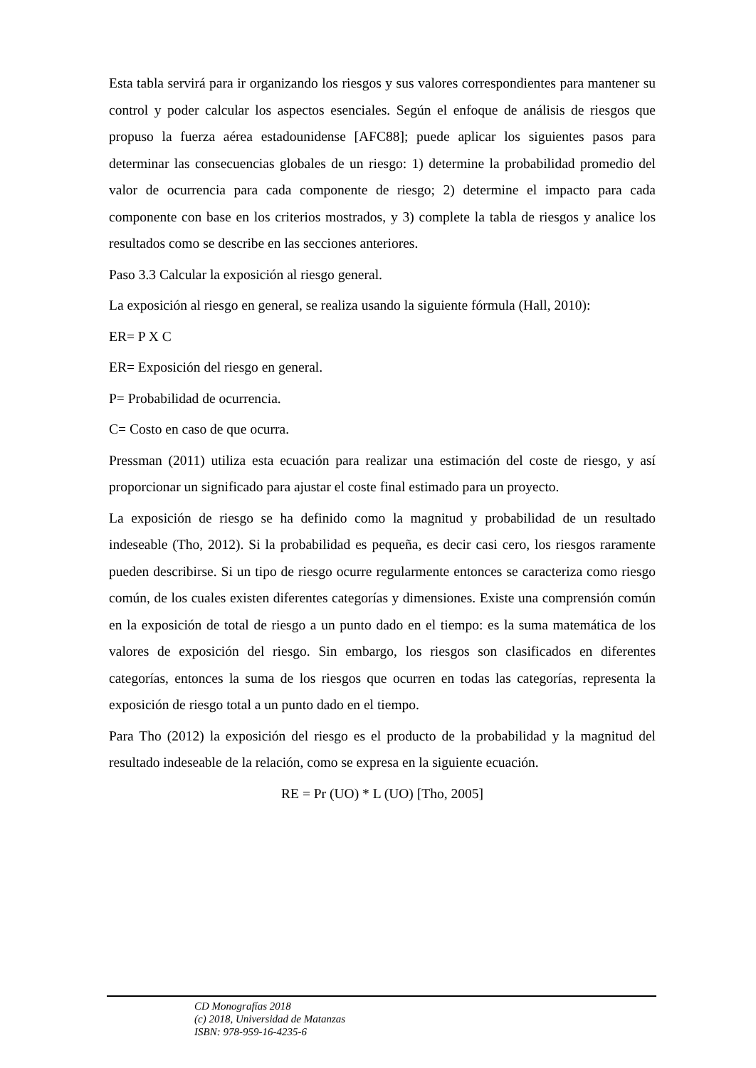Esta tabla servirá para ir organizando los riesgos y sus valores correspondientes para mantener su control y poder calcular los aspectos esenciales. Según el enfoque de análisis de riesgos que propuso la fuerza aérea estadounidense [AFC88]; puede aplicar los siguientes pasos para determinar las consecuencias globales de un riesgo: 1) determine la probabilidad promedio del valor de ocurrencia para cada componente de riesgo; 2) determine el impacto para cada componente con base en los criterios mostrados, y 3) complete la tabla de riesgos y analice los resultados como se describe en las secciones anteriores.
Paso 3.3 Calcular la exposición al riesgo general.
La exposición al riesgo en general, se realiza usando la siguiente fórmula (Hall, 2010):
ER= P X C
ER= Exposición del riesgo en general.
P= Probabilidad de ocurrencia.
C= Costo en caso de que ocurra.
Pressman (2011) utiliza esta ecuación para realizar una estimación del coste de riesgo, y así proporcionar un significado para ajustar el coste final estimado para un proyecto.
La exposición de riesgo se ha definido como la magnitud y probabilidad de un resultado indeseable (Tho, 2012). Si la probabilidad es pequeña, es decir casi cero, los riesgos raramente pueden describirse. Si un tipo de riesgo ocurre regularmente entonces se caracteriza como riesgo común, de los cuales existen diferentes categorías y dimensiones. Existe una comprensión común en la exposición de total de riesgo a un punto dado en el tiempo: es la suma matemática de los valores de exposición del riesgo. Sin embargo, los riesgos son clasificados en diferentes categorías, entonces la suma de los riesgos que ocurren en todas las categorías, representa la exposición de riesgo total a un punto dado en el tiempo.
Para Tho (2012) la exposición del riesgo es el producto de la probabilidad y la magnitud del resultado indeseable de la relación, como se expresa en la siguiente ecuación.
RE = Pr (UO) * L (UO) [Tho, 2005]
CD Monografías 2018
(c) 2018, Universidad de Matanzas
ISBN: 978-959-16-4235-6